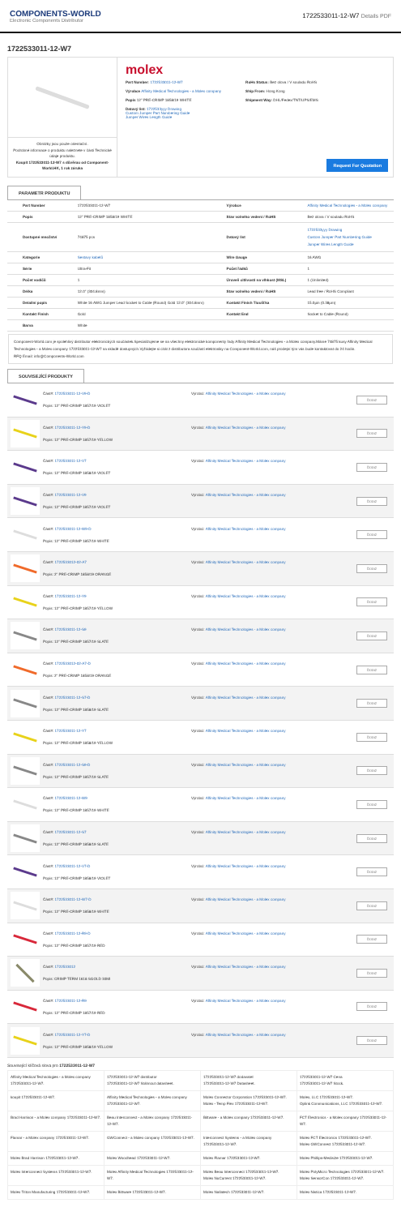COMPONENTS-WORLD
Electronic Components Distributor
1722533011-12-W7 Details PDF
1722533011-12-W7
Obrázky jsou pouze orientační.
Podrobné informace o produktu naleznete v části Technické údaje produktu.
Koupit 1722533011-12-W7 s důvěrou od Component-World.HK, 1 rok záruka
molex
Part Number: 1722533011-12-W7
Výrobce Affinity Medical Technologies - a Molex company
Popis 12" PRE-CRIMP 1858/19 WHITE
Datový list: 1722533yyy Drawing
Custom Jumper Part Numbering Guide
Jumper Wires Length Guide
RoHs Status: Bez olova / V souladu RoHS
Ship From: Hong Kong
Shipment Way: DHL/Fedex/TNT/UPS/EMS
Request For Quotation
PARAMETR PRODUKTU
| Part Number | 1722533011-12-W7 | Výrobce | Affinity Medical Technologies - a Molex company |
| Popis | 12" PRE-CRIMP 1858/19 WHITE | Stav volného vedení / RoHS | Bez olova / V souladu RoHS |
| Dostupné množství | 74875 pcs | Datový list | 1722533yyy Drawing Custom Jumper Part Numbering Guide Jumper Wires Length Guide |
| Kategorie | Sestavy kabelů | Wire Gauge | 16 AWG |
| Série | Ultra-Fit | Počet řádků | 1 |
| Počet vodičů | 1 | Úroveň citlivosti na vlhkost (MSL) | 1 (Unlimited) |
| Délka | 12.0" (304.8mm) | Stav volného vedení / RoHS | Lead free / RoHS Compliant |
| Detailní popis | White 16 AWG Jumper Lead Socket to Cable (Round) Gold 12.0" (304.8mm) | Kontakt Finish Tloušťka | 15.0µin (0.38µm) |
| Kontakt Finish | Gold | Kontakt End | Socket to Cable (Round) |
| Barva | White | | |
Component-World.com je spolehlivý distributor elektronických součástek.Specializujeme se na všechny elektronické komponenty řady Affinity Medical Technologies - a Molex company.Máme 74875 kusy Affinity Medical Technologies - a Molex company 1722533011-12-W7 na skladě dostupných.Vyžádejte si citát z distributora součástí elektroniky na Component-World.com, náš prodejní tým vás bude kontaktovat do 24 hodin.
RFQ Email: info@Components-World.com
SOUVISEJÍCÍ PRODUKTY
Část#: 1722533011-12-V9-D Výrobci: Affinity Medical Technologies - a Molex company
Popis: 12" PRE-CRIMP 1857/19 VIOLET
Dotaz
Část#: 1722533011-12-Y9-D Výrobci: Affinity Medical Technologies - a Molex company
Popis: 12" PRE-CRIMP 1857/19 YELLOW
Dotaz
Část#: 1722533011-12-V7 Výrobci: Affinity Medical Technologies - a Molex company
Popis: 12" PRE-CRIMP 1858/19 VIOLET
Dotaz
Část#: 1722533011-12-V9 Výrobci: Affinity Medical Technologies - a Molex company
Popis: 12" PRE-CRIMP 1857/19 VIOLET
Dotaz
Část#: 1722533011-12-W9-D Výrobci: Affinity Medical Technologies - a Molex company
Popis: 12" PRE-CRIMP 1857/19 WHITE
Dotaz
Část#: 1722533012-02-A7 Výrobci: Affinity Medical Technologies - a Molex company
Popis: 2" PRE-CRIMP 1858/19 ORANGE
Dotaz
Část#: 1722533011-12-Y9 Výrobci: Affinity Medical Technologies - a Molex company
Popis: 12" PRE-CRIMP 1857/19 YELLOW
Dotaz
Část#: 1722533011-12-S9 Výrobci: Affinity Medical Technologies - a Molex company
Popis: 12" PRE-CRIMP 1857/19 SLATE
Dotaz
Část#: 1722533012-02-A7-D Výrobci: Affinity Medical Technologies - a Molex company
Popis: 2" PRE-CRIMP 1858/19 ORANGE
Dotaz
Část#: 1722533011-12-S7-D Výrobci: Affinity Medical Technologies - a Molex company
Popis: 12" PRE-CRIMP 1858/19 SLATE
Dotaz
Část#: 1722533011-12-Y7 Výrobci: Affinity Medical Technologies - a Molex company
Popis: 12" PRE-CRIMP 1858/19 YELLOW
Dotaz
Část#: 1722533011-12-S9-D Výrobci: Affinity Medical Technologies - a Molex company
Popis: 12" PRE-CRIMP 1857/19 SLATE
Dotaz
Část#: 1722533011-12-W9 Výrobci: Affinity Medical Technologies - a Molex company
Popis: 12" PRE-CRIMP 1857/19 WHITE
Dotaz
Část#: 1722533011-12-S7 Výrobci: Affinity Medical Technologies - a Molex company
Popis: 12" PRE-CRIMP 1858/19 SLATE
Dotaz
Část#: 1722533011-12-V7-D Výrobci: Affinity Medical Technologies - a Molex company
Popis: 12" PRE-CRIMP 1858/19 VIOLET
Dotaz
Část#: 1722533011-12-W7-D Výrobci: Affinity Medical Technologies - a Molex company
Popis: 12" PRE-CRIMP 1858/19 WHITE
Dotaz
Část#: 1722533011-12-R9-D Výrobci: Affinity Medical Technologies - a Molex company
Popis: 12" PRE-CRIMP 1857/19 RED
Dotaz
Část#: 1722533012 Výrobci: Affinity Medical Technologies - a Molex company
Popis: CRIMP TERM 1618 SGOLD 30MI
Dotaz
Část#: 1722533011-12-R9 Výrobci: Affinity Medical Technologies - a Molex company
Popis: 12" PRE-CRIMP 1857/19 RED
Dotaz
Část#: 1722533011-12-Y7-D Výrobci: Affinity Medical Technologies - a Molex company
Popis: 12" PRE-CRIMP 1858/19 YELLOW
Dotaz
Související klíčová slova pro 1722533011-12-W7
| Affinity Medical Technologies - a Molex company 1722533011-12-W7. | 1722533011-12-W7 distributor 1722533011-12-W7 Stáhnout datasheet. | 1722533011-12-W7 dodavatel 1722533011-12-W7 Datasheet. | 1722533011-12-W7 Cena 1722533011-12-W7 Stock. |
| koupit 1722533011-12-W7. | Affinity Medical Technologies - a Molex company 1722533011-12-W7. | Molex Connector Corporation 1722533011-12-W7. Molex - Temp Flex 1722533011-12-W7. | Molex, LLC 1722533011-12-W7. Oplink Communications, LLC 1722533011-12-W7. |
| Brad Harrison - a Molex company 1722533011-12-W7. | Beau Interconnect - a Molex company 1722533011-12-W7. | Bittware - a Molex company 1722533011-12-W7. | FCT Electronics - a Molex company 1722533011-12-W7. |
| Flamar - a Molex company 1722533011-12-W7. | GWConnect - a Molex company 1722533011-12-W7. | Interconnect Systems - a Molex company 1722533011-12-W7. | Molex FCT Electronics 1722533011-12-W7. Molex GWConnect 1722533011-12-W7. |
| Molex Brad Harrison 1722533011-12-W7. | Molex Woodhead 1722533011-12-W7. | Molex Flamar 1722533011-12-W7. | Molex Phillips-Medisize 1722533011-12-W7. |
| Molex Interconnect Systems 1722533011-12-W7. | Molex Affinity Medical Technologies 1722533011-12-W7. | Molex Beau Interconnect 1722533011-12-W7. Molex NuCurrent 1722533011-12-W7. | Molex PolyMicro Technologies 1722533011-12-W7. Molex SensorCon 1722533011-12-W7. |
| Molex Triton Manufacturing 1722533011-12-W7. | Molex Bittware 1722533011-12-W7. | Molex Nallatech 1722533011-12-W7. | Molex Nistica 1722533011-12-W7. |